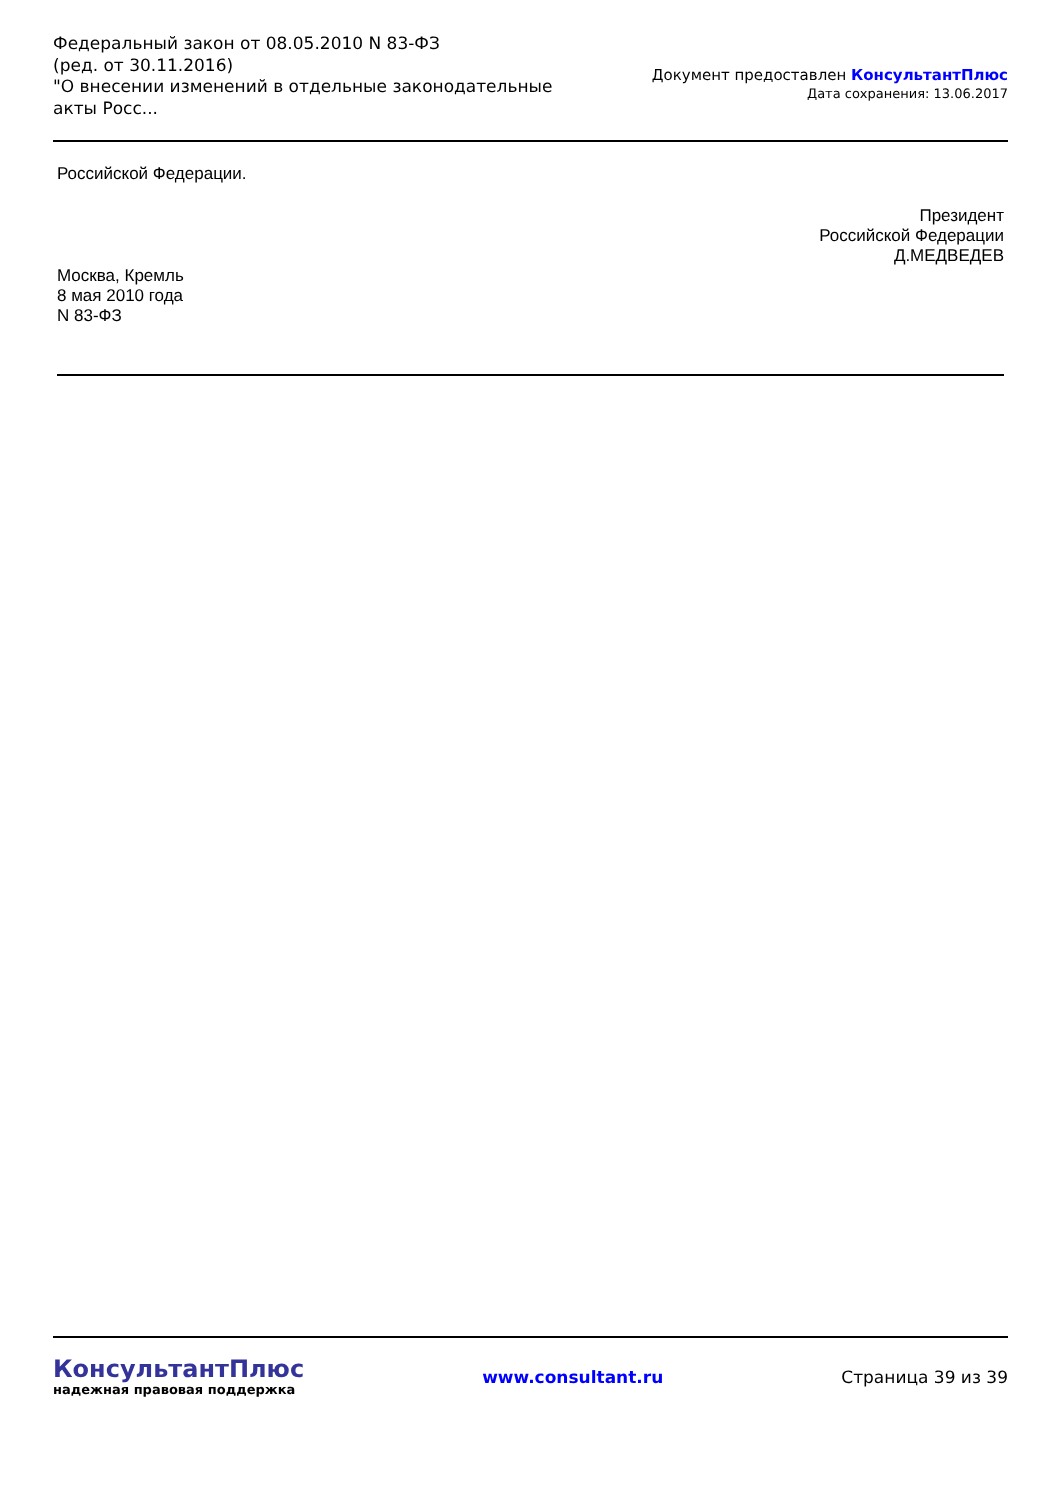Федеральный закон от 08.05.2010 N 83-ФЗ
(ред. от 30.11.2016)
"О внесении изменений в отдельные законодательные акты Росс...
Документ предоставлен КонсультантПлюс
Дата сохранения: 13.06.2017
Российской Федерации.
Президент
Российской Федерации
Д.МЕДВЕДЕВ
Москва, Кремль
8 мая 2010 года
N 83-ФЗ
КонсультантПлюс
надежная правовая поддержка
www.consultant.ru Страница 39 из 39